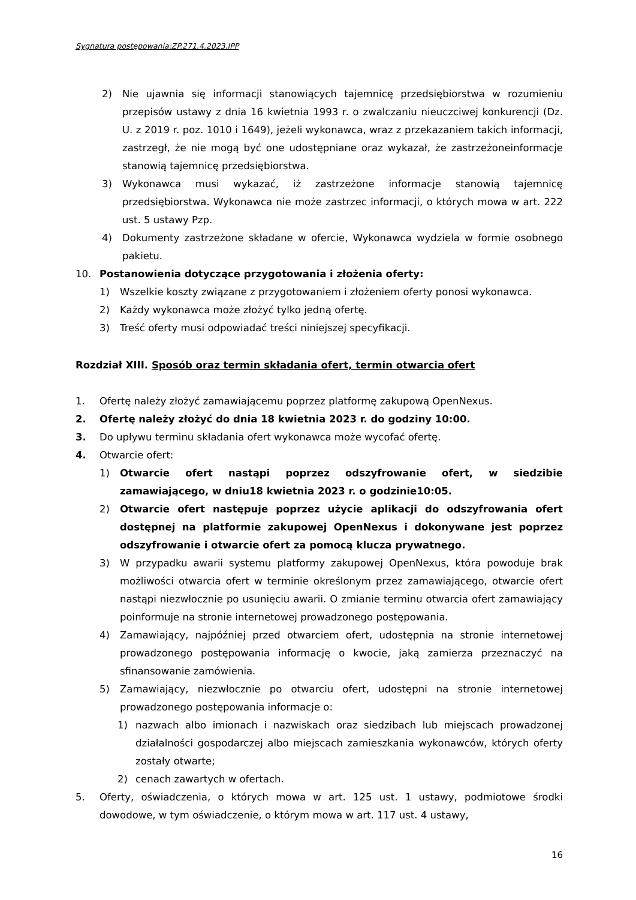Sygnatura postępowania:ZP.271.4.2023.IPP
2) Nie ujawnia się informacji stanowiących tajemnicę przedsiębiorstwa w rozumieniu przepisów ustawy z dnia 16 kwietnia 1993 r. o zwalczaniu nieuczciwej konkurencji (Dz. U. z 2019 r. poz. 1010 i 1649), jeżeli wykonawca, wraz z przekazaniem takich informacji, zastrzegł, że nie mogą być one udostępniane oraz wykazał, że zastrzeżoneinformacje stanowią tajemnicę przedsiębiorstwa.
3) Wykonawca musi wykazać, iż zastrzeżone informacje stanowią tajemnicę przedsiębiorstwa. Wykonawca nie może zastrzec informacji, o których mowa w art. 222 ust. 5 ustawy Pzp.
4) Dokumenty zastrzeżone składane w ofercie, Wykonawca wydziela w formie osobnego pakietu.
10. Postanowienia dotyczące przygotowania i złożenia oferty:
1) Wszelkie koszty związane z przygotowaniem i złożeniem oferty ponosi wykonawca.
2) Każdy wykonawca może złożyć tylko jedną ofertę.
3) Treść oferty musi odpowiadać treści niniejszej specyfikacji.
Rozdział XIII. Sposób oraz termin składania ofert, termin otwarcia ofert
1. Ofertę należy złożyć zamawiającemu poprzez platformę zakupową OpenNexus.
2. Ofertę należy złożyć do dnia 18 kwietnia 2023 r. do godziny 10:00.
3. Do upływu terminu składania ofert wykonawca może wycofać ofertę.
4. Otwarcie ofert:
1) Otwarcie ofert nastąpi poprzez odszyfrowanie ofert, w siedzibie zamawiającego, w dniu18 kwietnia 2023 r. o godzinie10:05.
2) Otwarcie ofert następuje poprzez użycie aplikacji do odszyfrowania ofert dostępnej na platformie zakupowej OpenNexus i dokonywane jest poprzez odszyfrowanie i otwarcie ofert za pomocą klucza prywatnego.
3) W przypadku awarii systemu platformy zakupowej OpenNexus, która powoduje brak możliwości otwarcia ofert w terminie określonym przez zamawiającego, otwarcie ofert nastąpi niezwłocznie po usunięciu awarii. O zmianie terminu otwarcia ofert zamawiający poinformuje na stronie internetowej prowadzonego postępowania.
4) Zamawiający, najpóźniej przed otwarciem ofert, udostępnia na stronie internetowej prowadzonego postępowania informację o kwocie, jaką zamierza przeznaczyć na sfinansowanie zamówienia.
5) Zamawiający, niezwłocznie po otwarciu ofert, udostępni na stronie internetowej prowadzonego postępowania informacje o:
1) nazwach albo imionach i nazwiskach oraz siedzibach lub miejscach prowadzonej działalności gospodarczej albo miejscach zamieszkania wykonawców, których oferty zostały otwarte;
2) cenach zawartych w ofertach.
5. Oferty, oświadczenia, o których mowa w art. 125 ust. 1 ustawy, podmiotowe środki dowodowe, w tym oświadczenie, o którym mowa w art. 117 ust. 4 ustawy,
16